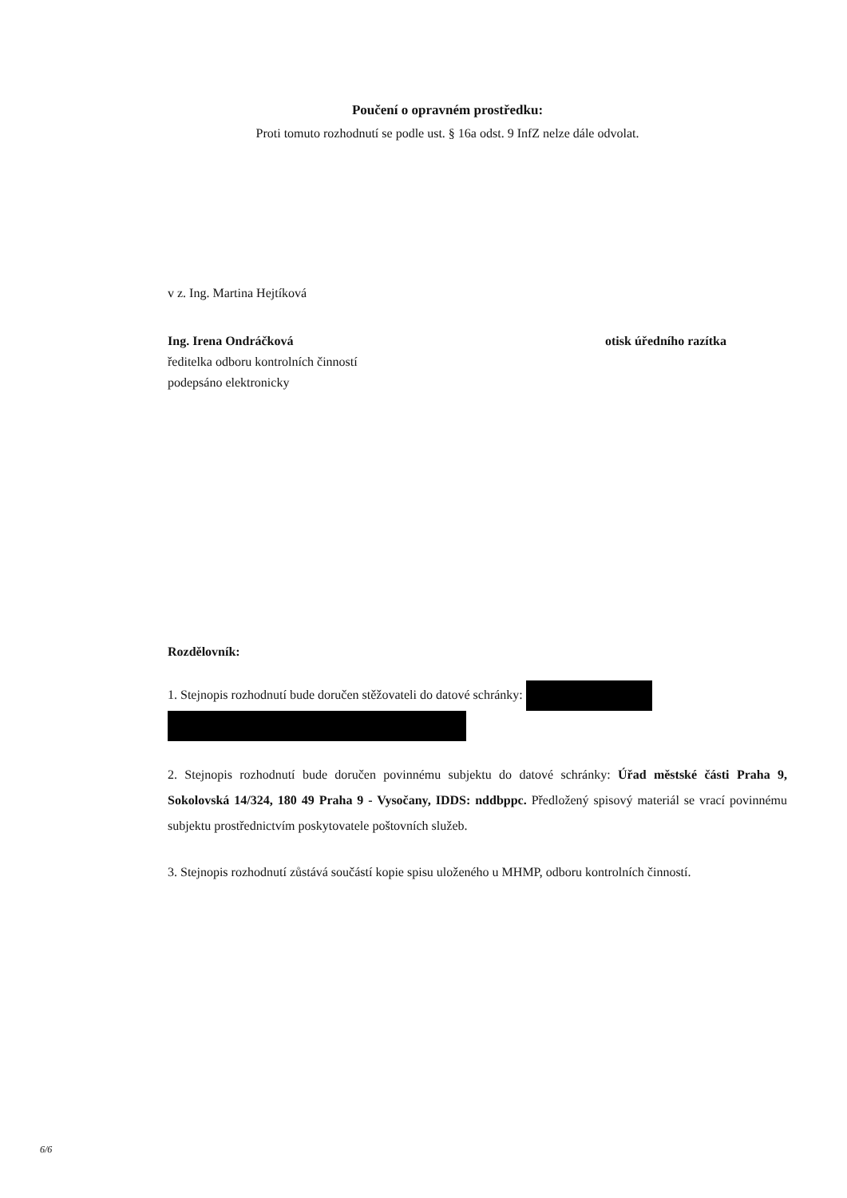Poučení o opravném prostředku:
Proti tomuto rozhodnutí se podle ust. § 16a odst. 9 InfZ nelze dále odvolat.
v z. Ing. Martina Hejtíková
Ing. Irena Ondráčková otisk úředního razítka
ředitelka odboru kontrolních činností
podepsáno elektronicky
Rozdělovník:
1. Stejnopis rozhodnutí bude doručen stěžovateli do datové schránky:
2. Stejnopis rozhodnutí bude doručen povinnému subjektu do datové schránky: Úřad městské části Praha 9, Sokolovská 14/324, 180 49 Praha 9 - Vysočany, IDDS: nddbppc. Předložený spisový materiál se vrací povinnému subjektu prostřednictvím poskytovatele poštovních služeb.
3. Stejnopis rozhodnutí zůstává součástí kopie spisu uloženého u MHMP, odboru kontrolních činností.
6/6